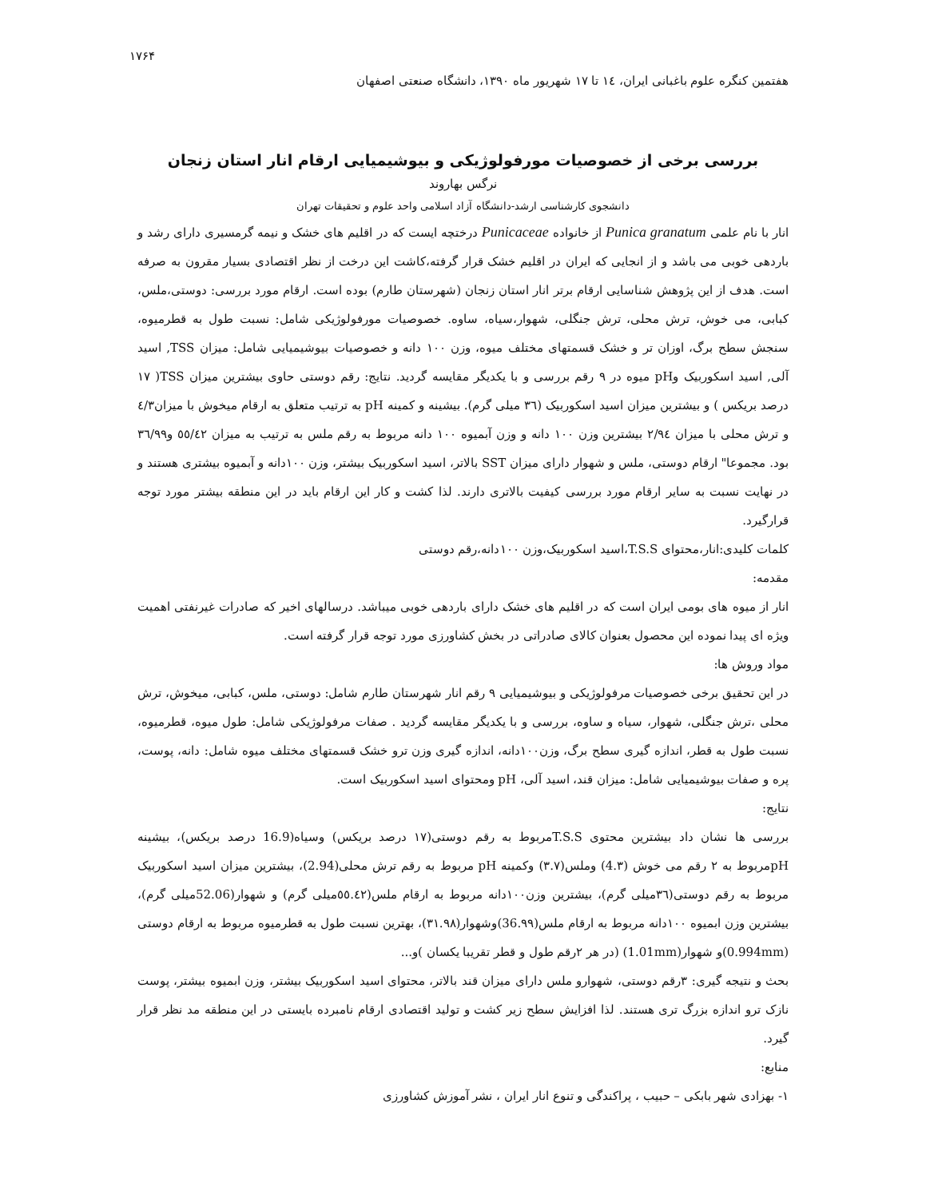۱۷۶۴
هفتمین کنگره علوم باغبانی ایران، ١٤ تا ١٧ شهریور ماه ١٣٩٠، دانشگاه صنعتی اصفهان
بررسی برخی از خصوصیات مورفولوژیکی و بیوشیمیایی ارقام انار استان زنجان
نرگس بهاروند
دانشجوی کارشناسی ارشد-دانشگاه آزاد اسلامی واحد علوم و تحقیقات تهران
انار با نام علمی Punica granatum از خانواده Punicaceae درختچه ایست که در اقلیم های خشک و نیمه گرمسیری دارای رشد و باردهی خوبی می باشد و از انجایی که ایران در اقلیم خشک قرار گرفته،کاشت این درخت از نظر اقتصادی بسیار مقرون به صرفه است. هدف از این پژوهش شناسایی ارقام برتر انار استان زنجان (شهرستان طارم) بوده است. ارقام مورد بررسی: دوستی،ملس، کبابی، می خوش، ترش محلی، ترش جنگلی، شهوار،سیاه، ساوه. خصوصیات مورفولوژیکی شامل: نسبت طول به قطرمیوه، سنجش سطح برگ، اوزان تر و خشک قسمتهای مختلف میوه، وزن ١٠٠ دانه و خصوصیات بیوشیمیایی شامل: میزان TSS, اسید آلی, اسید اسکوربیک وpH میوه در ٩ رقم بررسی و با یکدیگر مقایسه گردید. نتایج: رقم دوستی حاوی بیشترین میزان TSS( ١٧ درصد بریکس ) و بیشترین میزان اسید اسکوربیک (٣٦ میلی گرم). بیشینه و کمینه pH به ترتیب متعلق به ارقام میخوش با میزان٤/٣ و ترش محلی با میزان ٢/٩٤ بیشترین وزن ١٠٠ دانه و وزن آبمیوه ١٠٠ دانه مربوط به رقم ملس به ترتیب به میزان ٥٥/٤٢ و٣٦/٩٩ بود. مجموعا" ارقام دوستی، ملس و شهوار دارای میزان SST بالاتر، اسید اسکوربیک بیشتر، وزن ١٠٠دانه و آبمیوه بیشتری هستند و در نهایت نسبت به سایر ارقام مورد بررسی کیفیت بالاتری دارند. لذا کشت و کار این ارقام باید در این منطقه بیشتر مورد توجه قرارگیرد.
کلمات کلیدی:انار،محتوای T.S.S،اسید اسکوربیک،وزن ١٠٠دانه،رقم دوستی
مقدمه:
انار از میوه های بومی ایران است که در اقلیم های خشک دارای باردهی خوبی میباشد. درسالهای اخیر که صادرات غیرنفتی اهمیت ویژه ای پیدا نموده این محصول بعنوان کالای صادراتی در بخش کشاورزی مورد توجه قرار گرفته است.
مواد وروش ها:
در این تحقیق برخی خصوصیات مرفولوژیکی و بیوشیمیایی ٩ رقم انار شهرستان طارم شامل: دوستی، ملس، کبابی، میخوش، ترش محلی ،ترش جنگلی، شهوار، سیاه و ساوه، بررسی و با یکدیگر مقایسه گردید . صفات مرفولوژیکی شامل: طول میوه، قطرمیوه، نسبت طول به قطر، اندازه گیری سطح برگ، وزن١٠٠دانه، اندازه گیری وزن ترو خشک قسمتهای مختلف میوه شامل: دانه، پوست، پره و صفات بیوشیمیایی شامل: میزان قند، اسید آلی، pH ومحتوای اسید اسکوربیک است.
نتایج:
بررسی ها نشان داد بیشترین محتوی T.S.Sمربوط به رقم دوستی(١٧ درصد بریکس) وسیاه(16.9 درصد بریکس)، بیشینه pHمربوط به ٢ رقم می خوش (4.٣) وملس(٣.٧) وکمینه pH مربوط به رقم ترش محلی(2.94)، بیشترین میزان اسید اسکوربیک مربوط به رقم دوستی(٣٦میلی گرم)، بیشترین وزن١٠٠دانه مربوط به ارقام ملس(٥٥.٤٢میلی گرم) و شهوار(52.06میلی گرم)، بیشترین وزن ابمیوه ١٠٠دانه مربوط به ارقام ملس(36.٩٩)وشهوار(٣١.٩٨)، بهترین نسبت طول به قطرمیوه مربوط به ارقام دوستی (0.994mm)و شهوار(1.01mm) (در هر ٢رقم طول و قطر تقریبا یکسان )و...
بحث و نتیجه گیری: ٣رقم دوستی، شهوارو ملس دارای میزان قند بالاتر، محتوای اسید اسکوربیک بیشتر، وزن ابمیوه بیشتر، پوست نازک ترو اندازه بزرگ تری هستند. لذا افزایش سطح زیر کشت و تولید اقتصادی ارقام نامبرده بایستی در این منطقه مد نظر قرار گیرد.
منابع:
١- بهزادی شهر بابکی – حبیب ، پراکندگی و تنوع انار ایران ، نشر آموزش کشاورزی